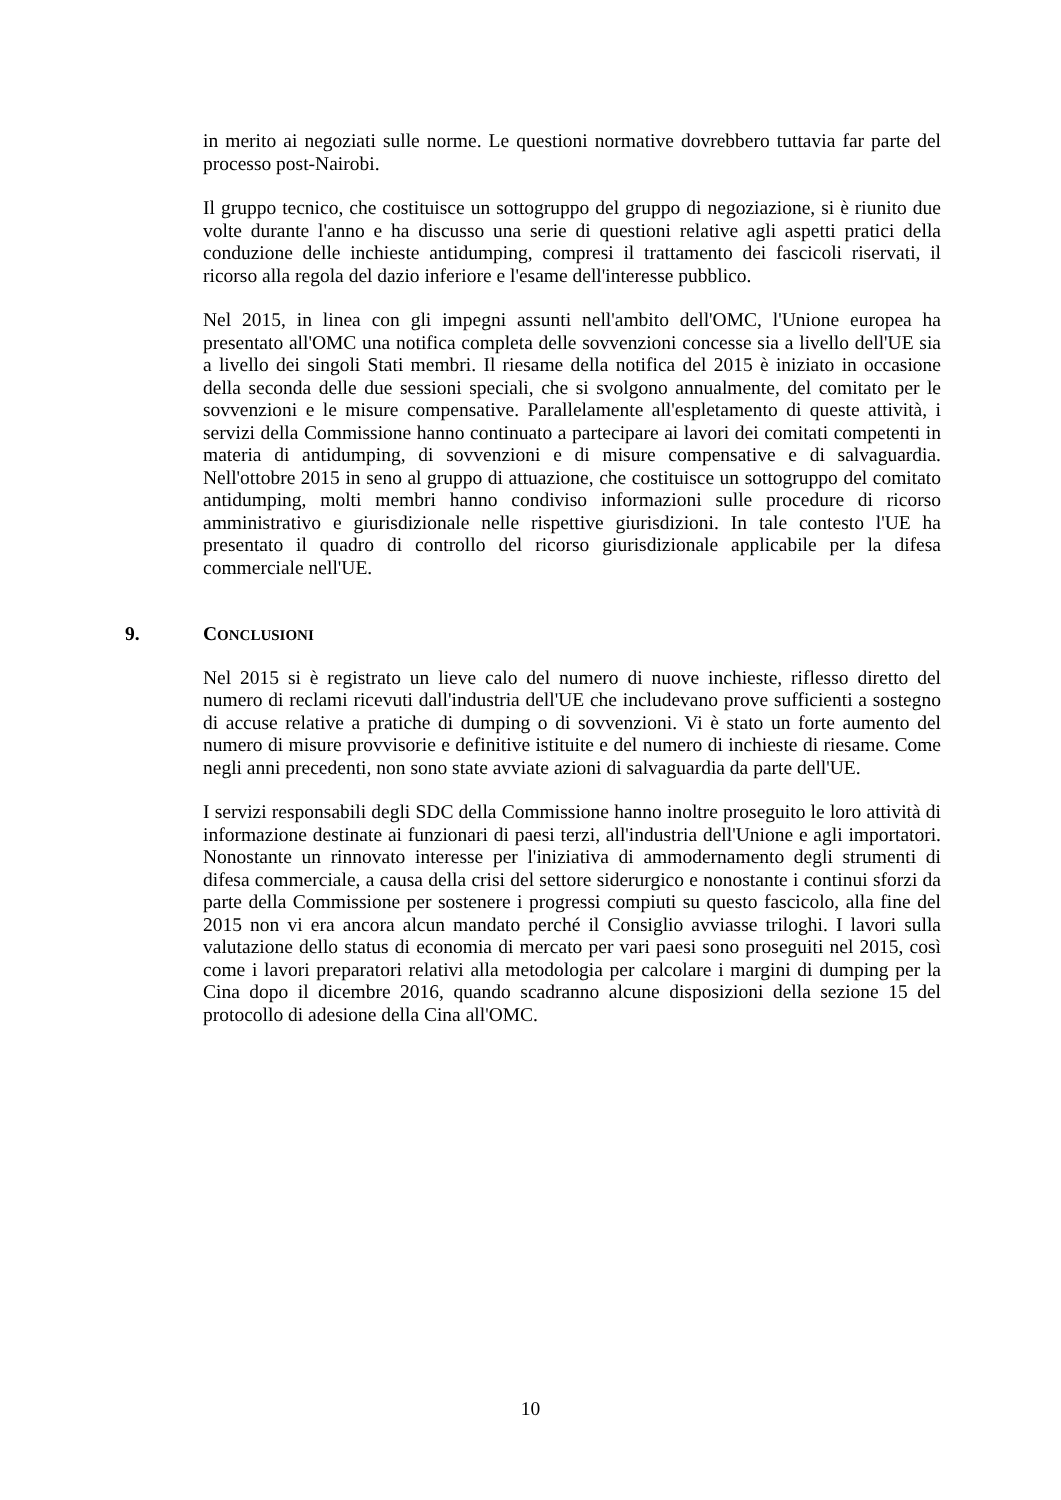in merito ai negoziati sulle norme. Le questioni normative dovrebbero tuttavia far parte del processo post-Nairobi.
Il gruppo tecnico, che costituisce un sottogruppo del gruppo di negoziazione, si è riunito due volte durante l'anno e ha discusso una serie di questioni relative agli aspetti pratici della conduzione delle inchieste antidumping, compresi il trattamento dei fascicoli riservati, il ricorso alla regola del dazio inferiore e l'esame dell'interesse pubblico.
Nel 2015, in linea con gli impegni assunti nell'ambito dell'OMC, l'Unione europea ha presentato all'OMC una notifica completa delle sovvenzioni concesse sia a livello dell'UE sia a livello dei singoli Stati membri. Il riesame della notifica del 2015 è iniziato in occasione della seconda delle due sessioni speciali, che si svolgono annualmente, del comitato per le sovvenzioni e le misure compensative. Parallelamente all'espletamento di queste attività, i servizi della Commissione hanno continuato a partecipare ai lavori dei comitati competenti in materia di antidumping, di sovvenzioni e di misure compensative e di salvaguardia. Nell'ottobre 2015 in seno al gruppo di attuazione, che costituisce un sottogruppo del comitato antidumping, molti membri hanno condiviso informazioni sulle procedure di ricorso amministrativo e giurisdizionale nelle rispettive giurisdizioni. In tale contesto l'UE ha presentato il quadro di controllo del ricorso giurisdizionale applicabile per la difesa commerciale nell'UE.
9. CONCLUSIONI
Nel 2015 si è registrato un lieve calo del numero di nuove inchieste, riflesso diretto del numero di reclami ricevuti dall'industria dell'UE che includevano prove sufficienti a sostegno di accuse relative a pratiche di dumping o di sovvenzioni. Vi è stato un forte aumento del numero di misure provvisorie e definitive istituite e del numero di inchieste di riesame. Come negli anni precedenti, non sono state avviate azioni di salvaguardia da parte dell'UE.
I servizi responsabili degli SDC della Commissione hanno inoltre proseguito le loro attività di informazione destinate ai funzionari di paesi terzi, all'industria dell'Unione e agli importatori. Nonostante un rinnovato interesse per l'iniziativa di ammodernamento degli strumenti di difesa commerciale, a causa della crisi del settore siderurgico e nonostante i continui sforzi da parte della Commissione per sostenere i progressi compiuti su questo fascicolo, alla fine del 2015 non vi era ancora alcun mandato perché il Consiglio avviasse triloghi. I lavori sulla valutazione dello status di economia di mercato per vari paesi sono proseguiti nel 2015, così come i lavori preparatori relativi alla metodologia per calcolare i margini di dumping per la Cina dopo il dicembre 2016, quando scadranno alcune disposizioni della sezione 15 del protocollo di adesione della Cina all'OMC.
10